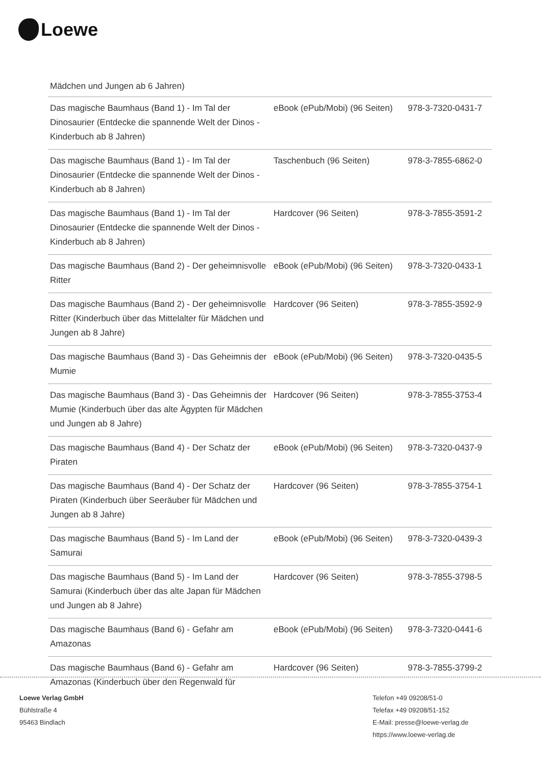Loewe
Mädchen und Jungen ab 6 Jahren)
| Das magische Baumhaus (Band 1) - Im Tal der Dinosaurier (Entdecke die spannende Welt der Dinos - Kinderbuch ab 8 Jahren) | eBook (ePub/Mobi) (96 Seiten) | 978-3-7320-0431-7 |
| Das magische Baumhaus (Band 1) - Im Tal der Dinosaurier (Entdecke die spannende Welt der Dinos - Kinderbuch ab 8 Jahren) | Taschenbuch (96 Seiten) | 978-3-7855-6862-0 |
| Das magische Baumhaus (Band 1) - Im Tal der Dinosaurier (Entdecke die spannende Welt der Dinos - Kinderbuch ab 8 Jahren) | Hardcover (96 Seiten) | 978-3-7855-3591-2 |
| Das magische Baumhaus (Band 2) - Der geheimnisvolle Ritter | eBook (ePub/Mobi) (96 Seiten) | 978-3-7320-0433-1 |
| Das magische Baumhaus (Band 2) - Der geheimnisvolle Ritter (Kinderbuch über das Mittelalter für Mädchen und Jungen ab 8 Jahre) | Hardcover (96 Seiten) | 978-3-7855-3592-9 |
| Das magische Baumhaus (Band 3) - Das Geheimnis der Mumie | eBook (ePub/Mobi) (96 Seiten) | 978-3-7320-0435-5 |
| Das magische Baumhaus (Band 3) - Das Geheimnis der Mumie (Kinderbuch über das alte Ägypten für Mädchen und Jungen ab 8 Jahre) | Hardcover (96 Seiten) | 978-3-7855-3753-4 |
| Das magische Baumhaus (Band 4) - Der Schatz der Piraten | eBook (ePub/Mobi) (96 Seiten) | 978-3-7320-0437-9 |
| Das magische Baumhaus (Band 4) - Der Schatz der Piraten (Kinderbuch über Seeräuber für Mädchen und Jungen ab 8 Jahre) | Hardcover (96 Seiten) | 978-3-7855-3754-1 |
| Das magische Baumhaus (Band 5) - Im Land der Samurai | eBook (ePub/Mobi) (96 Seiten) | 978-3-7320-0439-3 |
| Das magische Baumhaus (Band 5) - Im Land der Samurai (Kinderbuch über das alte Japan für Mädchen und Jungen ab 8 Jahre) | Hardcover (96 Seiten) | 978-3-7855-3798-5 |
| Das magische Baumhaus (Band 6) - Gefahr am Amazonas | eBook (ePub/Mobi) (96 Seiten) | 978-3-7320-0441-6 |
| Das magische Baumhaus (Band 6) - Gefahr am Amazonas (Kinderbuch über den Regenwald für | Hardcover (96 Seiten) | 978-3-7855-3799-2 |
Loewe Verlag GmbH
Bühlstraße 4
95463 Bindlach
Telefon +49 09208/51-0
Telefax +49 09208/51-152
E-Mail: presse@loewe-verlag.de
https://www.loewe-verlag.de